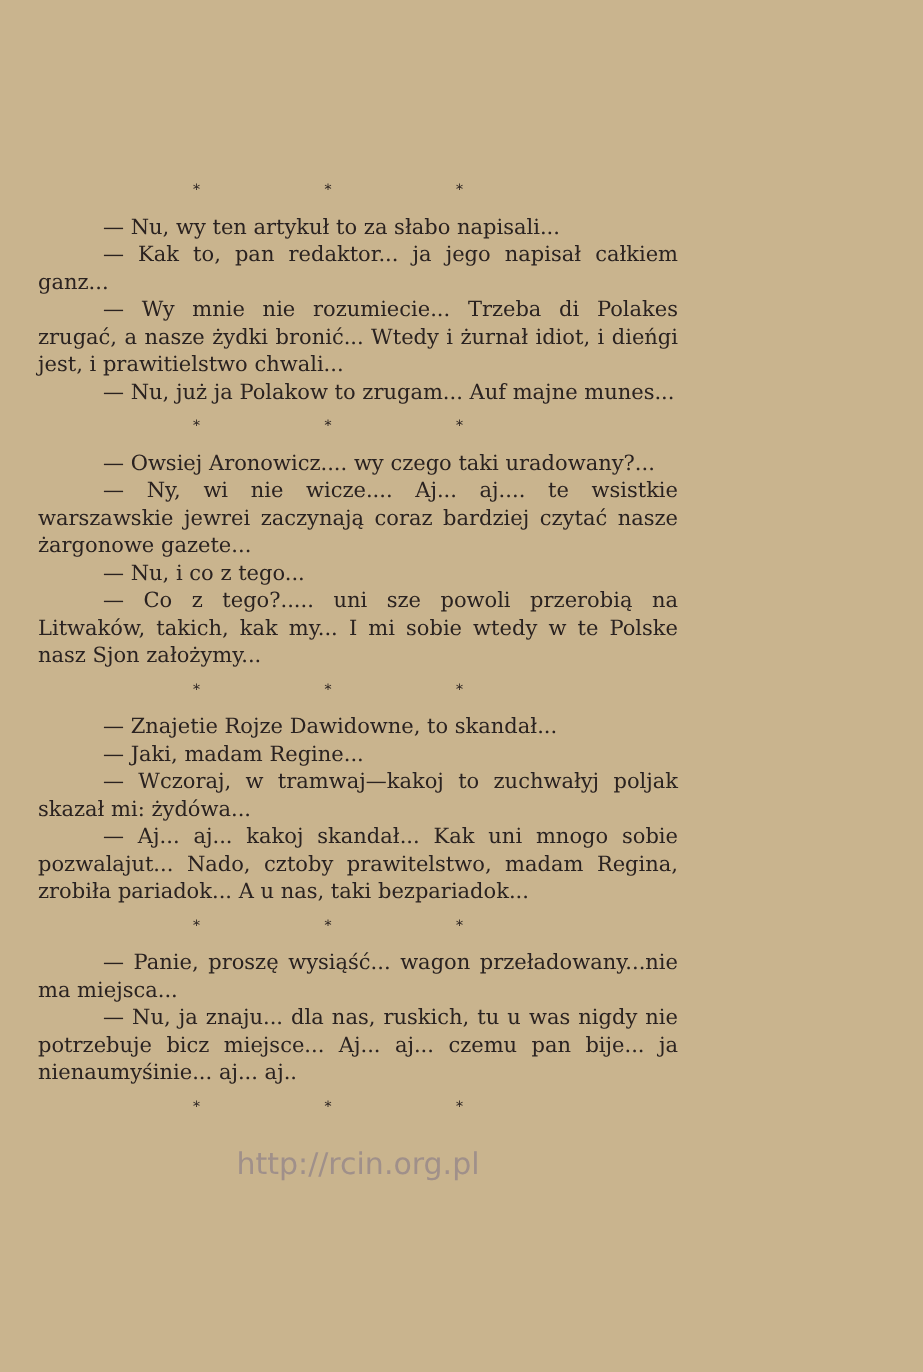* * *
— Nu, wy ten artykuł to za słabo napisali...
— Kak to, pan redaktor... ja jego napisał całkiem ganz...
— Wy mnie nie rozumiecie... Trzeba di Polakes zrugać, a nasze żydki bronić... Wtedy i żurnał idiot, i dieńgi jest, i prawitielstwo chwali...
— Nu, już ja Polakow to zrugam... Auf majne munes...
* * *
— Owsiej Aronowicz.... wy czego taki uradowany?...
— Ny, wi nie wicze.... Aj... aj.... te wsistkie warszawskie jewrei zaczynają coraz bardziej czytać nasze żargonowe gazete...
— Nu, i co z tego...
— Co z tego?..... uni sze powoli przerobią na Litwaków, takich, kak my... I mi sobie wtedy w te Polske nasz Sjon założymy...
* * *
— Znajetie Rojze Dawidowne, to skandał...
— Jaki, madam Regine...
— Wczoraj, w tramwaj—kakoj to zuchwałyj poljak skazał mi: żydówa...
— Aj... aj... kakoj skandał... Kak uni mnogo sobie pozwalajut... Nado, cztoby prawitelstwo, madam Regina, zrobiła pariadok... A u nas, taki bezpariadok...
* * *
— Panie, proszę wysiąść... wagon przeładowany...nie ma miejsca...
— Nu, ja znaju... dla nas, ruskich, tu u was nigdy nie potrzebuje bicz miejsce... Aj... aj... czemu pan bije... ja nienaumyśinie... aj... aj..
* * *
http://rcin.org.pl